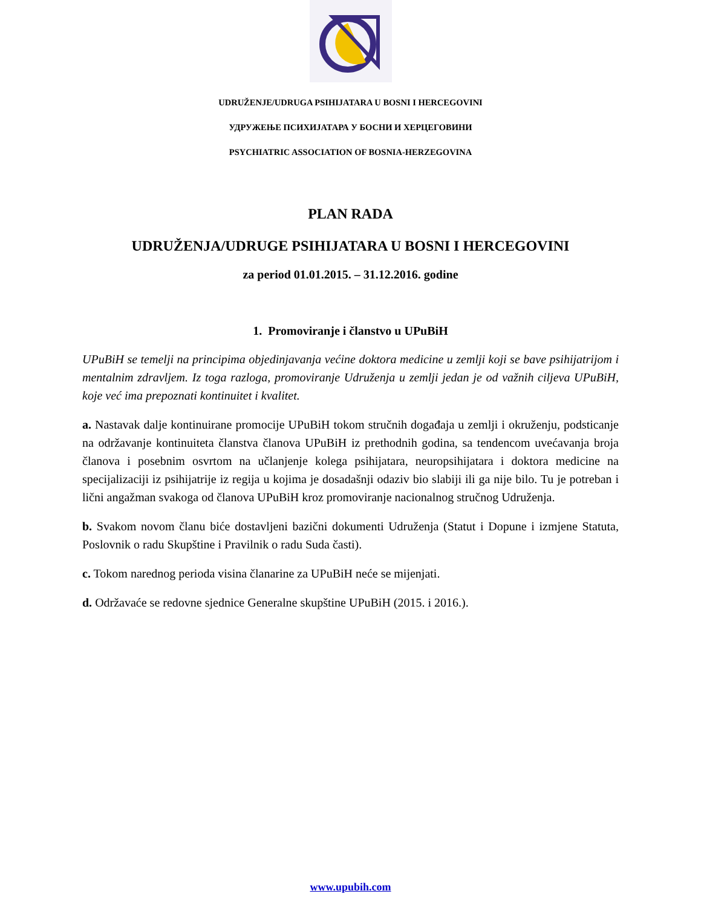UDRUŽENJE/UDRUGA PSIHIJATARA U BOSNI I HERCEGOVINI
УДРУЖЕЊЕ ПСИХИЈАТАРА У БОСНИ И ХЕРЦЕГОВИНИ
PSYCHIATRIC ASSOCIATION OF BOSNIA-HERZEGOVINA
PLAN RADA
UDRUŽENJA/UDRUGE PSIHIJATARA U BOSNI I HERCEGOVINI
za period 01.01.2015. – 31.12.2016. godine
1. Promoviranje i članstvo u UPuBiH
UPuBiH se temelji na principima objedinjavanja većine doktora medicine u zemlji koji se bave psihijatrijom i mentalnim zdravljem. Iz toga razloga, promoviranje Udruženja u zemlji jedan je od važnih ciljeva UPuBiH, koje već ima prepoznati kontinuitet i kvalitet.
a. Nastavak dalje kontinuirane promocije UPuBiH tokom stručnih događaja u zemlji i okruženju, podsticanje na održavanje kontinuiteta članstva članova UPuBiH iz prethodnih godina, sa tendencom uvećavanja broja članova i posebnim osvrtom na učlanjenje kolega psihijatara, neuropsihijatara i doktora medicine na specijalizaciji iz psihijatrije iz regija u kojima je dosadašnji odaziv bio slabiji ili ga nije bilo. Tu je potreban i lični angažman svakoga od članova UPuBiH kroz promoviranje nacionalnog stručnog Udruženja.
b. Svakom novom članu biće dostavljeni bazični dokumenti Udruženja (Statut i Dopune i izmjene Statuta, Poslovnik o radu Skupštine i Pravilnik o radu Suda časti).
c. Tokom narednog perioda visina članarine za UPuBiH neće se mijenjati.
d. Održavaće se redovne sjednice Generalne skupštine UPuBiH (2015. i 2016.).
www.upubih.com